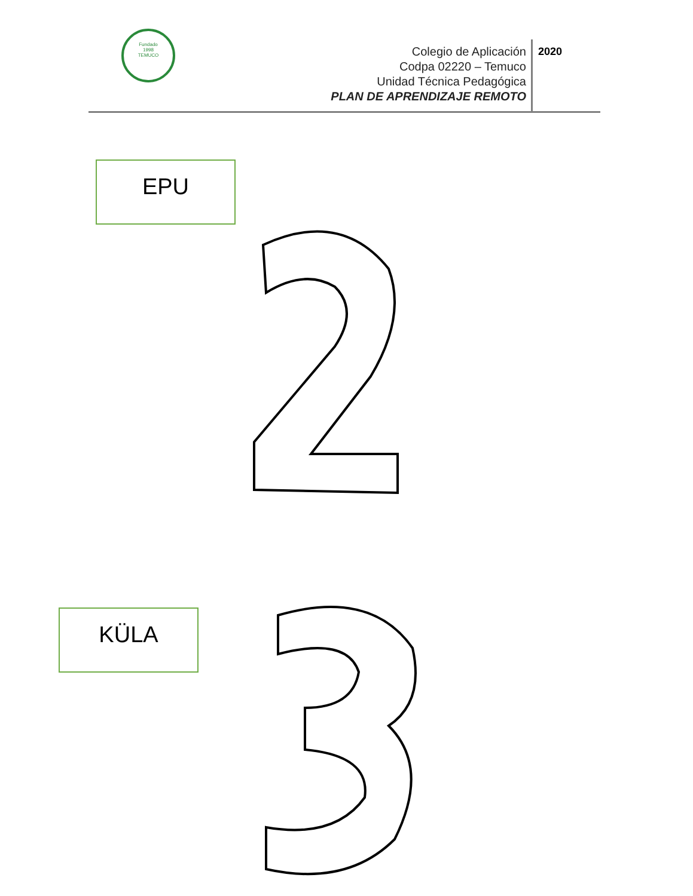Fundado
1998
TEMUCO
Colegio de Aplicación
Codpa 02220 – Temuco
Unidad Técnica Pedagógica
PLAN DE APRENDIZAJE REMOTO
2020
EPU
KÜLA